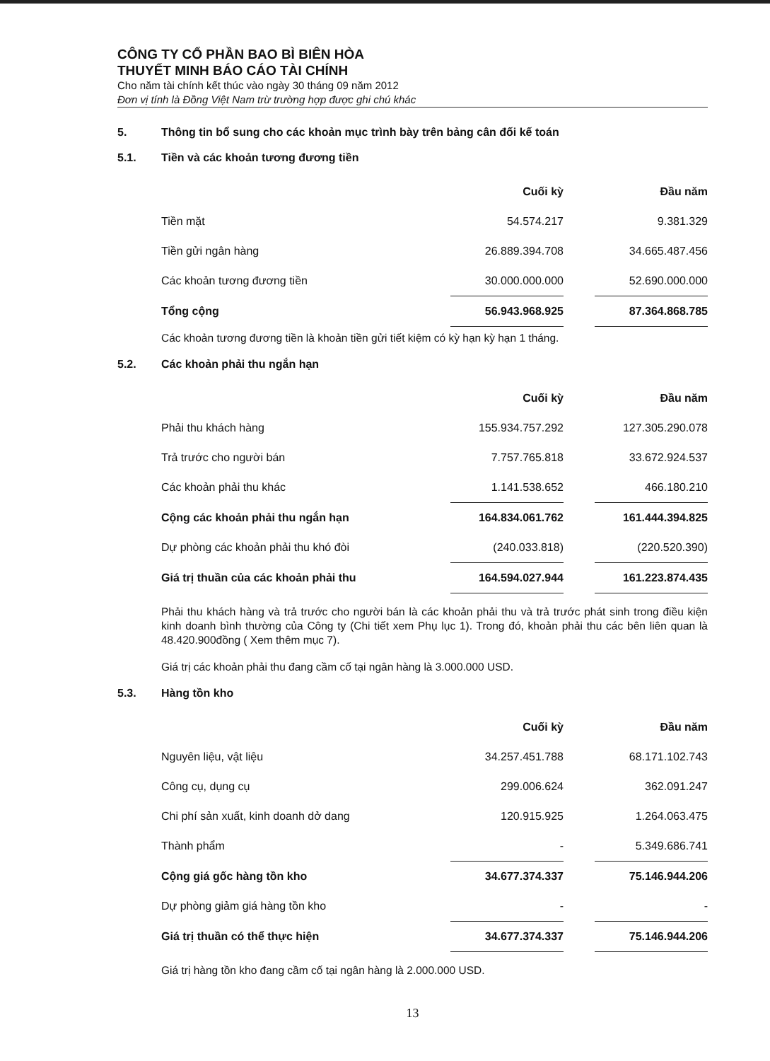CÔNG TY CỔ PHẦN BAO BÌ BIÊN HÒA
THUYẾT MINH BÁO CÁO TÀI CHÍNH
Cho năm tài chính kết thúc vào ngày 30 tháng 09 năm 2012
Đơn vị tính là Đồng Việt Nam trừ trường hợp được ghi chú khác
5. Thông tin bổ sung cho các khoản mục trình bày trên bảng cân đối kế toán
5.1. Tiền và các khoản tương đương tiền
| | Cuối kỳ | | Đầu năm |
| --- | --- | --- | --- |
| Tiền mặt | 54.574.217 | | 9.381.329 |
| Tiền gửi ngân hàng | 26.889.394.708 | | 34.665.487.456 |
| Các khoản tương đương tiền | 30.000.000.000 | | 52.690.000.000 |
| Tổng cộng | 56.943.968.925 | | 87.364.868.785 |
Các khoản tương đương tiền là khoản tiền gửi tiết kiệm có kỳ hạn kỳ hạn 1 tháng.
5.2. Các khoản phải thu ngắn hạn
| | Cuối kỳ | | Đầu năm |
| --- | --- | --- | --- |
| Phải thu khách hàng | 155.934.757.292 | | 127.305.290.078 |
| Trả trước cho người bán | 7.757.765.818 | | 33.672.924.537 |
| Các khoản phải thu khác | 1.141.538.652 | | 466.180.210 |
| Cộng các khoản phải thu ngắn hạn | 164.834.061.762 | | 161.444.394.825 |
| Dự phòng các khoản phải thu khó đòi | (240.033.818) | | (220.520.390) |
| Giá trị thuần của các khoản phải thu | 164.594.027.944 | | 161.223.874.435 |
Phải thu khách hàng và trả trước cho người bán là các khoản phải thu và trả trước phát sinh trong điều kiện kinh doanh bình thường của Công ty (Chi tiết xem Phụ lục 1). Trong đó, khoản phải thu các bên liên quan là 48.420.900đồng ( Xem thêm mục 7).
Giá trị các khoản phải thu đang cầm cố tại ngân hàng là 3.000.000 USD.
5.3. Hàng tồn kho
| | Cuối kỳ | | Đầu năm |
| --- | --- | --- | --- |
| Nguyên liệu, vật liệu | 34.257.451.788 | | 68.171.102.743 |
| Công cụ, dụng cụ | 299.006.624 | | 362.091.247 |
| Chi phí sản xuất, kinh doanh dở dang | 120.915.925 | | 1.264.063.475 |
| Thành phẩm | - | | 5.349.686.741 |
| Cộng giá gốc hàng tồn kho | 34.677.374.337 | | 75.146.944.206 |
| Dự phòng giảm giá hàng tồn kho | - | | - |
| Giá trị thuần có thể thực hiện | 34.677.374.337 | | 75.146.944.206 |
Giá trị hàng tồn kho đang cầm cố tại ngân hàng là 2.000.000 USD.
13